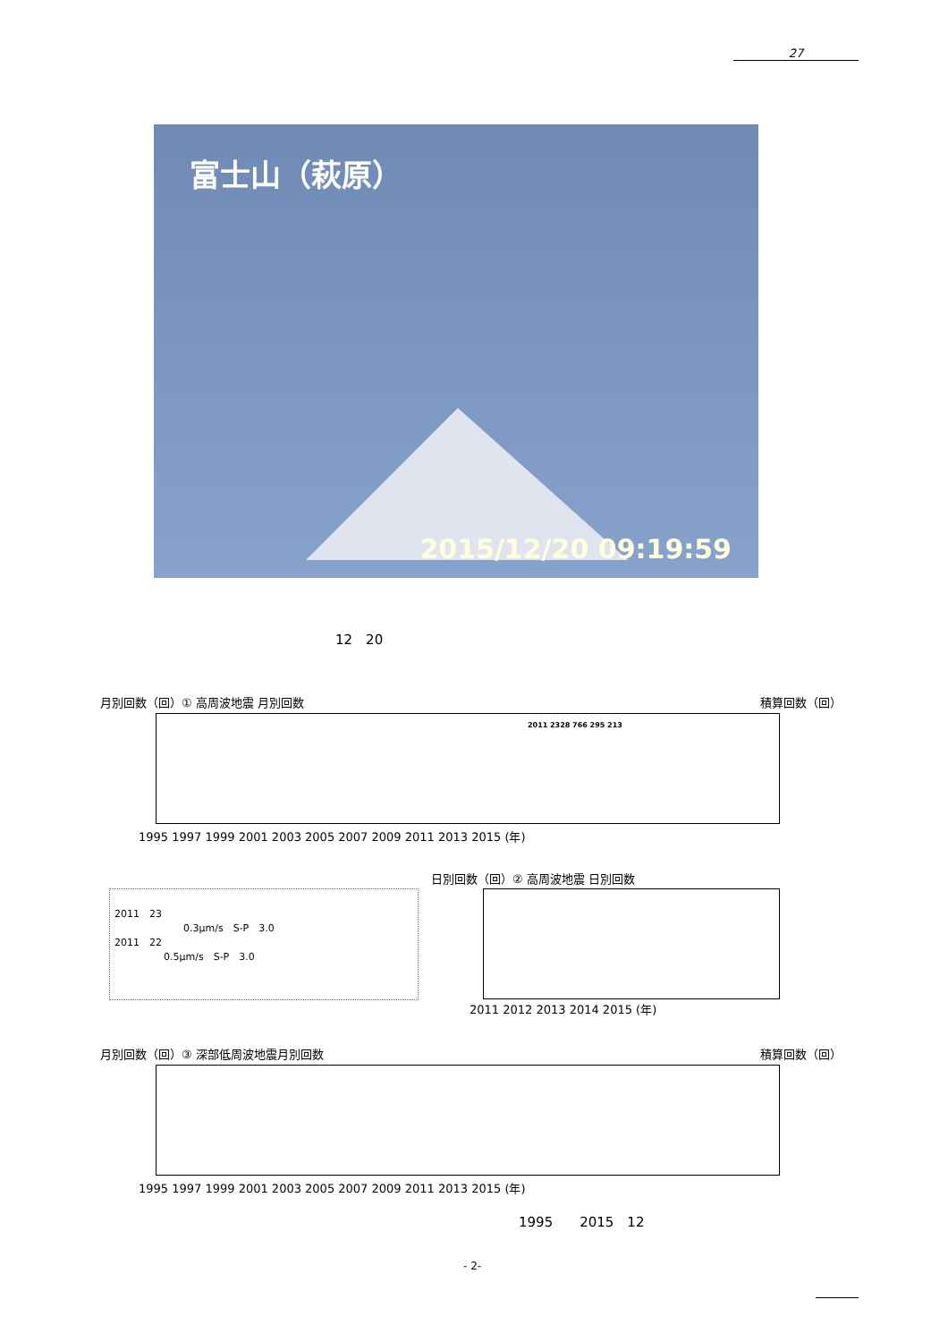27
富士山（萩原）
2015/12/20 09:19:59
12　20
月別回数（回）① 高周波地震 月別回数 積算回数（回）
2011 2328 766 295 213
1995 1997 1999 2001 2003 2005 2007 2009 2011 2013 2015 (年)
日別回数（回）② 高周波地震 日別回数
2011 2012 2013 2014 2015 (年)
2011　23
　　　　　　　0.3μm/s　S-P　3.0
2011　22
　　　　　0.5μm/s　S-P　3.0
月別回数（回）③ 深部低周波地震月別回数
積算回数（回）
1995 1997 1999 2001 2003 2005 2007 2009 2011 2013 2015 (年)
1995　　2015　12
- 2-